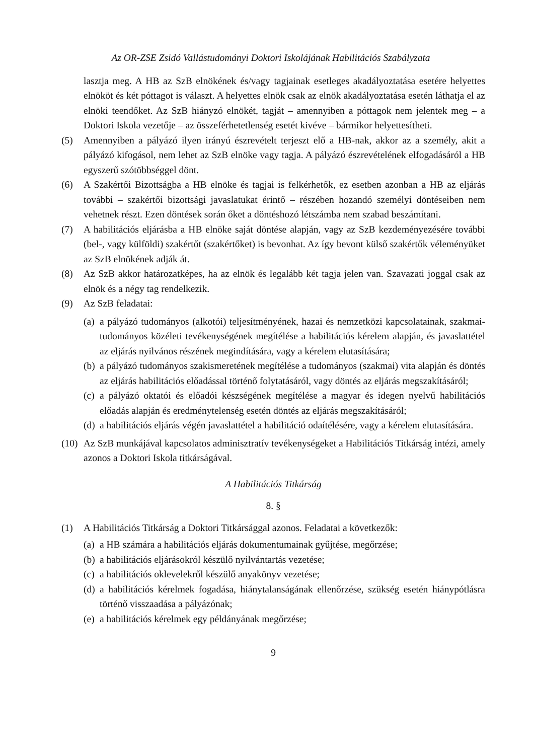Az OR-ZSE Zsidó Vallástudományi Doktori Iskolájának Habilitációs Szabályzata
lasztja meg. A HB az SzB elnökének és/vagy tagjainak esetleges akadályoztatása esetére helyettes elnököt és két póttagot is választ. A helyettes elnök csak az elnök akadályoztatása esetén láthatja el az elnöki teendőket. Az SzB hiányzó elnökét, tagját – amennyiben a póttagok nem jelentek meg – a Doktori Iskola vezetője – az összeférhetetlenség esetét kivéve – bármikor helyettesítheti.
(5) Amennyiben a pályázó ilyen irányú észrevételt terjeszt elő a HB-nak, akkor az a személy, akit a pályázó kifogásol, nem lehet az SzB elnöke vagy tagja. A pályázó észrevételének elfogadásáról a HB egyszerű szótöbbséggel dönt.
(6) A Szakértői Bizottságba a HB elnöke és tagjai is felkérhetők, ez esetben azonban a HB az eljárás további – szakértői bizottsági javaslatukat érintő – részében hozandó személyi döntéseiben nem vehetnek részt. Ezen döntések során őket a döntéshozó létszámba nem szabad beszámítani.
(7) A habilitációs eljárásba a HB elnöke saját döntése alapján, vagy az SzB kezdeményezésére további (bel-, vagy külföldi) szakértőt (szakértőket) is bevonhat. Az így bevont külső szakértők véleményüket az SzB elnökének adják át.
(8) Az SzB akkor határozatképes, ha az elnök és legalább két tagja jelen van. Szavazati joggal csak az elnök és a négy tag rendelkezik.
(9) Az SzB feladatai:
(a) a pályázó tudományos (alkotói) teljesítményének, hazai és nemzetközi kapcsolatainak, szakmai-tudományos közéleti tevékenységének megítélése a habilitációs kérelem alapján, és javaslattétel az eljárás nyilvános részének megindítására, vagy a kérelem elutasítására;
(b) a pályázó tudományos szakismeretének megítélése a tudományos (szakmai) vita alapján és döntés az eljárás habilitációs előadással történő folytatásáról, vagy döntés az eljárás megszakításáról;
(c) a pályázó oktatói és előadói készségének megítélése a magyar és idegen nyelvű habilitációs előadás alapján és eredménytelenség esetén döntés az eljárás megszakításáról;
(d) a habilitációs eljárás végén javaslattétel a habilitáció odaítélésére, vagy a kérelem elutasítására.
(10) Az SzB munkájával kapcsolatos adminisztratív tevékenységeket a Habilitációs Titkárság intézi, amely azonos a Doktori Iskola titkárságával.
A Habilitációs Titkárság
8. §
(1) A Habilitációs Titkárság a Doktori Titkársággal azonos. Feladatai a következők:
(a) a HB számára a habilitációs eljárás dokumentumainak gyűjtése, megőrzése;
(b) a habilitációs eljárásokról készülő nyilvántartás vezetése;
(c) a habilitációs oklevelekről készülő anyakönyv vezetése;
(d) a habilitációs kérelmek fogadása, hiánytalanságának ellenőrzése, szükség esetén hiánypótlásra történő visszaadása a pályázónak;
(e) a habilitációs kérelmek egy példányának megőrzése;
9